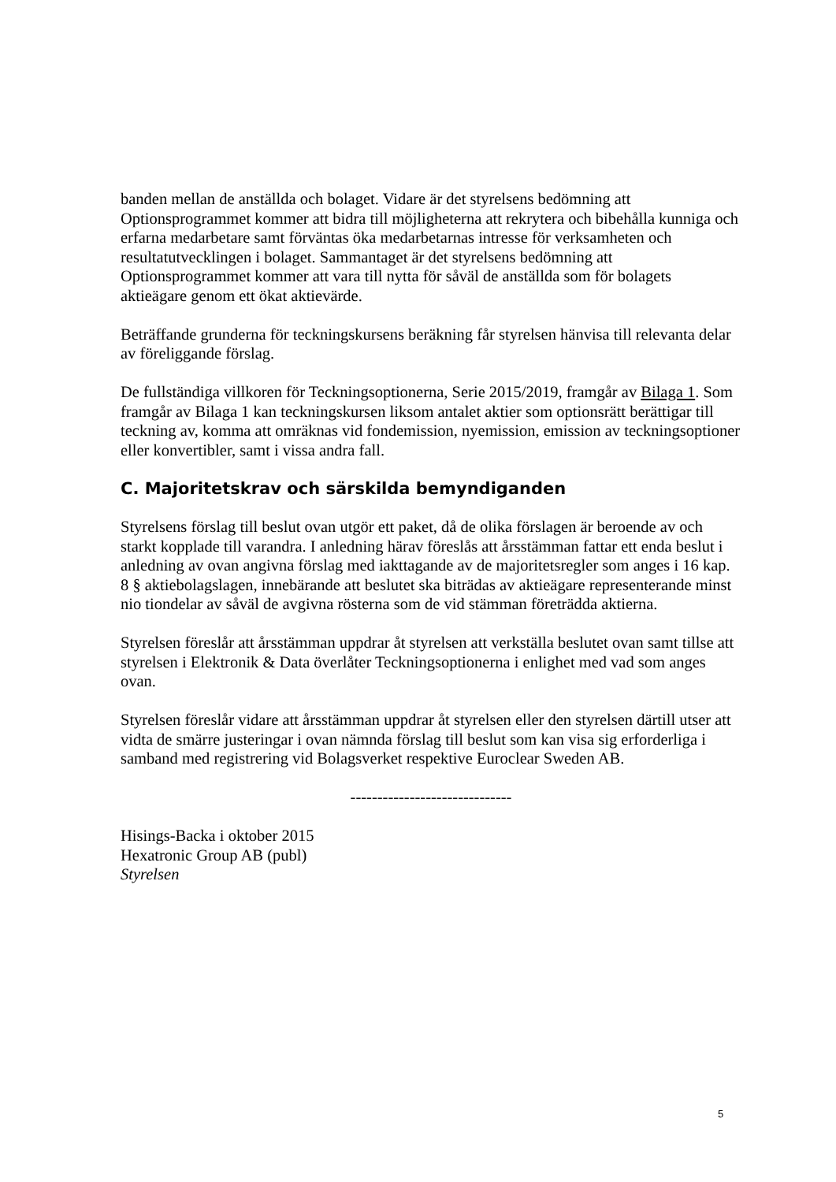banden mellan de anställda och bolaget. Vidare är det styrelsens bedömning att Optionsprogrammet kommer att bidra till möjligheterna att rekrytera och bibehålla kunniga och erfarna medarbetare samt förväntas öka medarbetarnas intresse för verksamheten och resultatutvecklingen i bolaget. Sammantaget är det styrelsens bedömning att Optionsprogrammet kommer att vara till nytta för såväl de anställda som för bolagets aktieägare genom ett ökat aktievärde.
Beträffande grunderna för teckningskursens beräkning får styrelsen hänvisa till relevanta delar av föreliggande förslag.
De fullständiga villkoren för Teckningsoptionerna, Serie 2015/2019, framgår av Bilaga 1. Som framgår av Bilaga 1 kan teckningskursen liksom antalet aktier som optionsrätt berättigar till teckning av, komma att omräknas vid fondemission, nyemission, emission av teckningsoptioner eller konvertibler, samt i vissa andra fall.
C. Majoritetskrav och särskilda bemyndiganden
Styrelsens förslag till beslut ovan utgör ett paket, då de olika förslagen är beroende av och starkt kopplade till varandra. I anledning härav föreslås att årsstämman fattar ett enda beslut i anledning av ovan angivna förslag med iakttagande av de majoritetsregler som anges i 16 kap. 8 § aktiebolagslagen, innebärande att beslutet ska biträdas av aktieägare representerande minst nio tiondelar av såväl de avgivna rösterna som de vid stämman företrädda aktierna.
Styrelsen föreslår att årsstämman uppdrar åt styrelsen att verkställa beslutet ovan samt tillse att styrelsen i Elektronik & Data överlåter Teckningsoptionerna i enlighet med vad som anges ovan.
Styrelsen föreslår vidare att årsstämman uppdrar åt styrelsen eller den styrelsen därtill utser att vidta de smärre justeringar i ovan nämnda förslag till beslut som kan visa sig erforderliga i samband med registrering vid Bolagsverket respektive Euroclear Sweden AB.
------------------------------
Hisings-Backa i oktober 2015
Hexatronic Group AB (publ)
Styrelsen
5